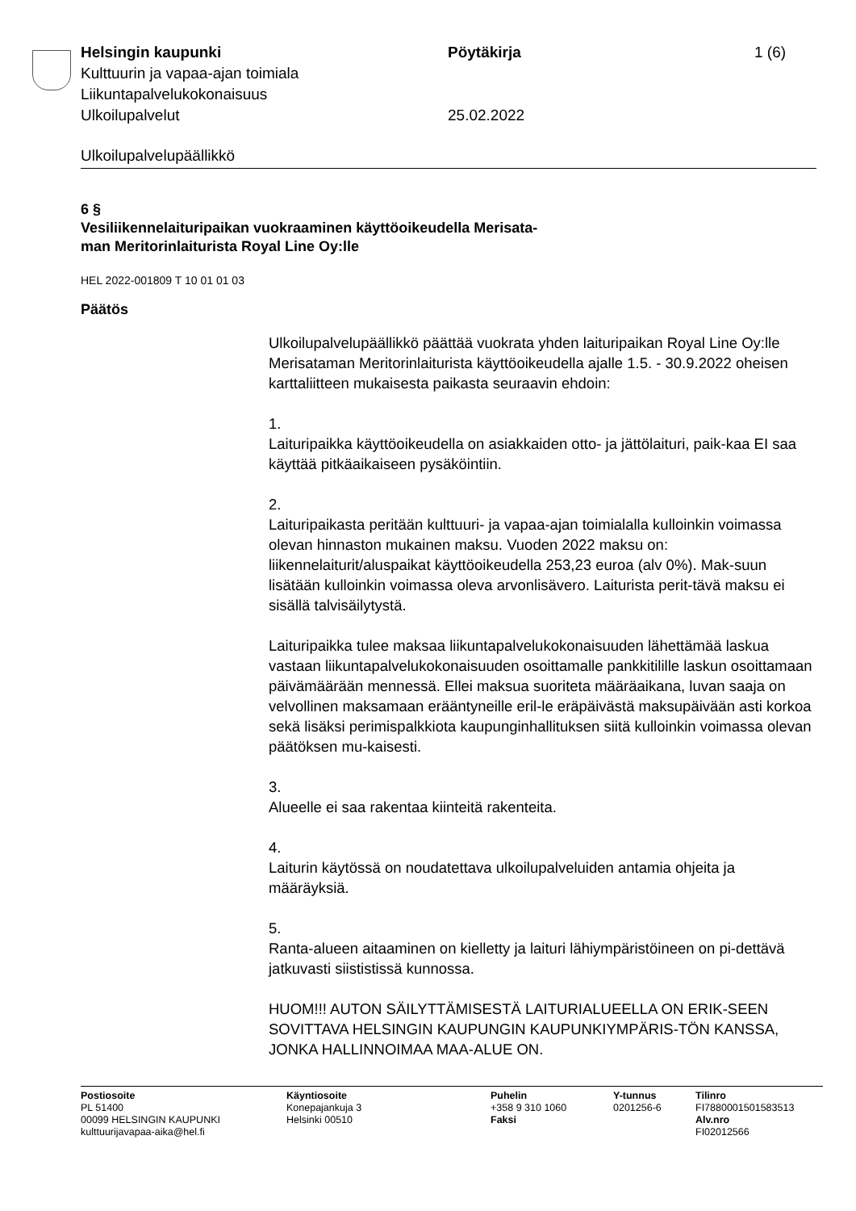Helsingin kaupunki Pöytäkirja 1 (6)
Kulttuurin ja vapaa-ajan toimiala
Liikuntapalvelukokonaisuus
Ulkoilupalvelut 25.02.2022
Ulkoilupalvelupäällikkö
6 §
Vesiliikennelaituripaikan vuokraaminen käyttöoikeudella Merisata-
man Meritorinlaiturista Royal Line Oy:lle
HEL 2022-001809 T 10 01 01 03
Päätös
Ulkoilupalvelupäällikkö päättää vuokrata yhden laituripaikan Royal Line Oy:lle Merisataman Meritorinlaiturista käyttöoikeudella ajalle 1.5. - 30.9.2022 oheisen karttaliitteen mukaisesta paikasta seuraavin ehdoin:
1.
Laituripaikka käyttöoikeudella on asiakkaiden otto- ja jättölaituri, paik-kaa EI saa käyttää pitkäaikaiseen pysäköintiin.
2.
Laituripaikasta peritään kulttuuri- ja vapaa-ajan toimialalla kulloinkin voimassa olevan hinnaston mukainen maksu. Vuoden 2022 maksu on: liikennelaiturit/aluspaikat käyttöoikeudella 253,23 euroa (alv 0%). Mak-suun lisätään kulloinkin voimassa oleva arvonlisävero. Laiturista perit-tävä maksu ei sisällä talvisäilytystä.
Laituripaikka tulee maksaa liikuntapalvelukokonaisuuden lähettämää laskua vastaan liikuntapalvelukokonaisuuden osoittamalle pankkitilille laskun osoittamaan päivämäärään mennessä. Ellei maksua suoriteta määräaikana, luvan saaja on velvollinen maksamaan erääntyneille eril-le eräpäivästä maksupäivään asti korkoa sekä lisäksi perimispalkkiota kaupunginhallituksen siitä kulloinkin voimassa olevan päätöksen mu-kaisesti.
3.
Alueelle ei saa rakentaa kiinteitä rakenteita.
4.
Laiturin käytössä on noudatettava ulkoilupalveluiden antamia ohjeita ja määräyksiä.
5.
Ranta-alueen aitaaminen on kielletty ja laituri lähiympäristöineen on pi-dettävä jatkuvasti siististissä kunnossa.
HUOM!!! AUTON SÄILYTTÄMISESTÄ LAITURIALUEELLA ON ERIK-SEEN SOVITTAVA HELSINGIN KAUPUNGIN KAUPUNKIYMPÄRIS-TÖN KANSSA, JONKA HALLINNOIMAA MAA-ALUE ON.
Postiosoite
PL 51400
00099 HELSINGIN KAUPUNKI
kulttuurijavapaa-aika@hel.fi
Käyntiosoite
Konepajankuja 3
Helsinki 00510
Puhelin
+358 9 310 1060
Faksi
Y-tunnus
0201256-6
Tilinro
FI7880001501583513
Alv.nro
FI02012566